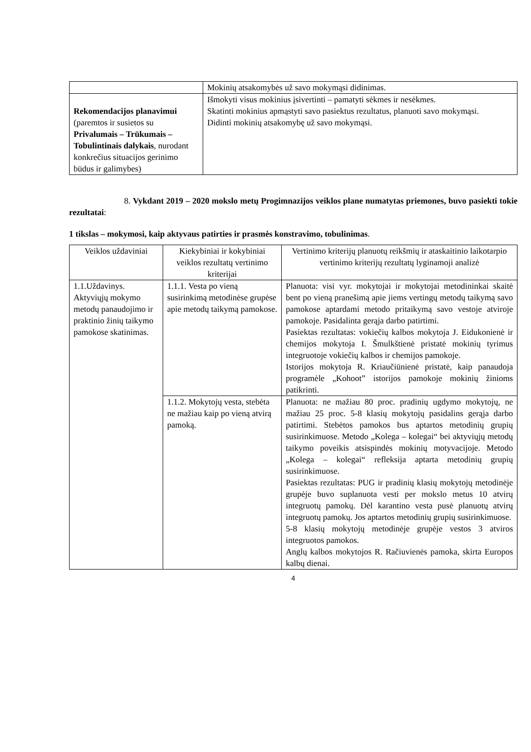| | Mokinių atsakomybės už savo mokymąsi didinimas. |
| Rekomendacijos planavimui (paremtos ir susietos su Privalumais – Trūkumais – Tobulintinais dalykais , nurodant konkrečius situacijos gerinimo būdus ir galimybes) | Išmokyti visus mokinius įsivertinti – pamatyti sėkmes ir nesėkmes. Skatinti mokinius apmąstyti savo pasiektus rezultatus, planuoti savo mokymąsi. Didinti mokinių atsakomybę už savo mokymąsi. |
8. Vykdant 2019 – 2020 mokslo metų Progimnazijos veiklos plane numatytas priemones, buvo pasiekti tokie rezultatai:
1 tikslas – mokymosi, kaip aktyvaus patirties ir prasmės konstravimo, tobulinimas.
| Veiklos uždaviniai | Kiekybiniai ir kokybiniai veiklos rezultatų vertinimo kriterijai | Vertinimo kriterijų planuotų reikšmių ir ataskaitinio laikotarpio vertinimo kriterijų rezultatų lyginamoji analizė |
| --- | --- | --- |
| 1.1.Uždavinys. Aktyviųjų mokymo metodų panaudojimo ir praktinio žinių taikymo pamokose skatinimas. | 1.1.1. Vesta po vieną susirinkimą metodinėse grupėse apie metodų taikymą pamokose. | Planuota: visi vyr. mokytojai ir mokytojai metodininkai skaitė bent po vieną pranešimą apie jiems vertingų metodų taikymą savo pamokose aptardami metodo pritaikymą savo vestoje atviroje pamokoje. Pasidalinta gerąja darbo patirtimi. Pasiektas rezultatas: vokiečių kalbos mokytoja J. Eidukonienė ir chemijos mokytoja I. Šmulkštienė pristatė mokinių tyrimus integruotoje vokiečių kalbos ir chemijos pamokoje. Istorijos mokytoja R. Kriaučiūnienė pristatė, kaip panaudoja programėle „Kohoot” istorijos pamokoje mokinių žinioms patikrinti. |
| | 1.1.2. Mokytojų vesta, stebėta ne mažiau kaip po vieną atvirą pamoką. | Planuota: ne mažiau 80 proc. pradinių ugdymo mokytojų, ne mažiau 25 proc. 5-8 klasių mokytojų pasidalins gerąja darbo patirtimi. Stebėtos pamokos bus aptartos metodinių grupių susirinkimuose. Metodo „Kolega – kolegai“ bei aktyviųjų metodų taikymo poveikis atsispindės mokinių motyvacijoje. Metodo „Kolega – kolegai“ refleksija aptarta metodinių grupių susirinkimuose. Pasiektas rezultatas: PUG ir pradinių klasių mokytojų metodinėje grupėje buvo suplanuota vesti per mokslo metus 10 atvirų integruotų pamokų. Dėl karantino vesta pusė planuotų atvirų integruotų pamokų. Jos aptartos metodinių grupių susirinkimuose. 5-8 klasių mokytojų metodinėje grupėje vestos 3 atviros integruotos pamokos. Anglų kalbos mokytojos R. Račiuvienės pamoka, skirta Europos kalbų dienai. |
4